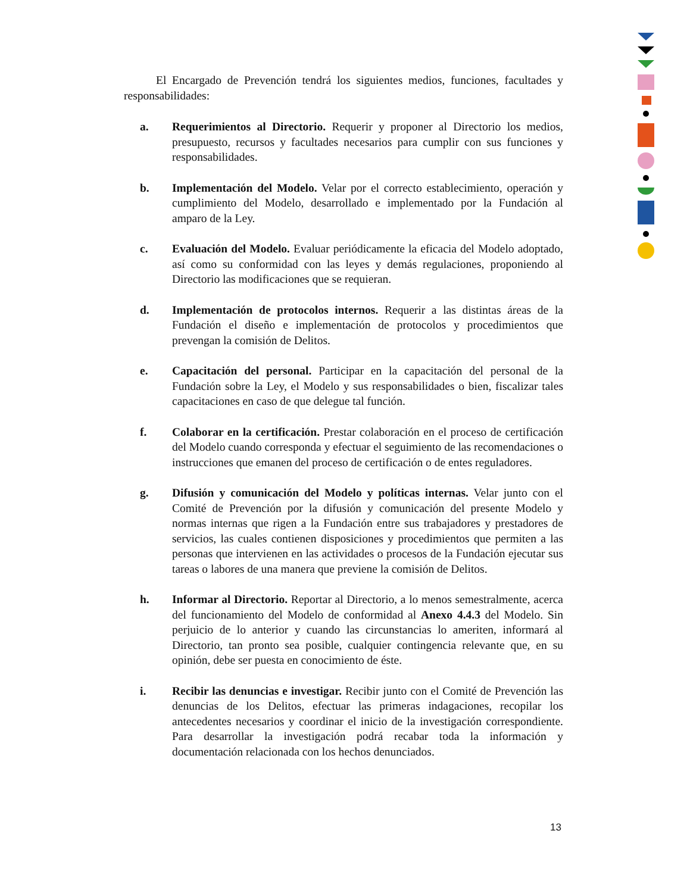El Encargado de Prevención tendrá los siguientes medios, funciones, facultades y responsabilidades:
a. Requerimientos al Directorio. Requerir y proponer al Directorio los medios, presupuesto, recursos y facultades necesarios para cumplir con sus funciones y responsabilidades.
b. Implementación del Modelo. Velar por el correcto establecimiento, operación y cumplimiento del Modelo, desarrollado e implementado por la Fundación al amparo de la Ley.
c. Evaluación del Modelo. Evaluar periódicamente la eficacia del Modelo adoptado, así como su conformidad con las leyes y demás regulaciones, proponiendo al Directorio las modificaciones que se requieran.
d. Implementación de protocolos internos. Requerir a las distintas áreas de la Fundación el diseño e implementación de protocolos y procedimientos que prevengan la comisión de Delitos.
e. Capacitación del personal. Participar en la capacitación del personal de la Fundación sobre la Ley, el Modelo y sus responsabilidades o bien, fiscalizar tales capacitaciones en caso de que delegue tal función.
f. Colaborar en la certificación. Prestar colaboración en el proceso de certificación del Modelo cuando corresponda y efectuar el seguimiento de las recomendaciones o instrucciones que emanen del proceso de certificación o de entes reguladores.
g. Difusión y comunicación del Modelo y políticas internas. Velar junto con el Comité de Prevención por la difusión y comunicación del presente Modelo y normas internas que rigen a la Fundación entre sus trabajadores y prestadores de servicios, las cuales contienen disposiciones y procedimientos que permiten a las personas que intervienen en las actividades o procesos de la Fundación ejecutar sus tareas o labores de una manera que previene la comisión de Delitos.
h. Informar al Directorio. Reportar al Directorio, a lo menos semestralmente, acerca del funcionamiento del Modelo de conformidad al Anexo 4.4.3 del Modelo. Sin perjuicio de lo anterior y cuando las circunstancias lo ameriten, informará al Directorio, tan pronto sea posible, cualquier contingencia relevante que, en su opinión, debe ser puesta en conocimiento de éste.
i. Recibir las denuncias e investigar. Recibir junto con el Comité de Prevención las denuncias de los Delitos, efectuar las primeras indagaciones, recopilar los antecedentes necesarios y coordinar el inicio de la investigación correspondiente. Para desarrollar la investigación podrá recabar toda la información y documentación relacionada con los hechos denunciados.
13